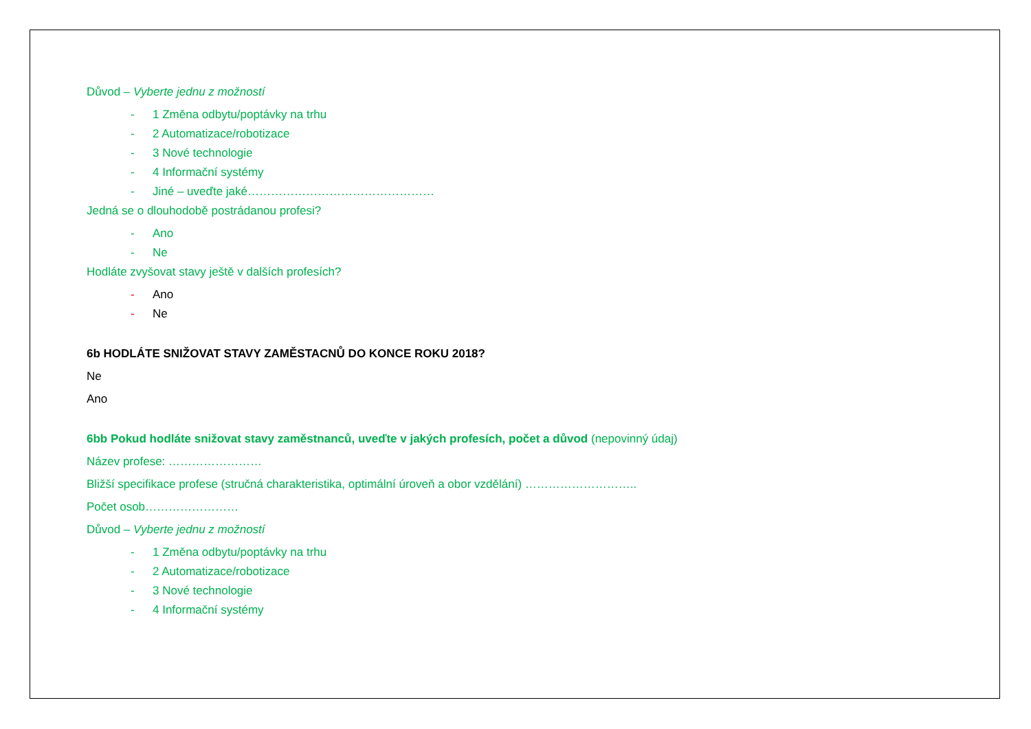Důvod – Vyberte jednu z možností
- 1 Změna odbytu/poptávky na trhu
- 2 Automatizace/robotizace
- 3 Nové technologie
- 4 Informační systémy
- Jiné – uveďte jaké…………………………………………
Jedná se o dlouhodobě postrádanou profesi?
- Ano
- Ne
Hodláte zvyšovat stavy ještě v dalších profesích?
- Ano
- Ne
6b HODLÁTE SNIŽOVAT STAVY ZAMĚSTACNŮ DO KONCE ROKU 2018?
Ne
Ano
6bb Pokud hodláte snižovat stavy zaměstnanců, uveďte v jakých profesích, počet a důvod (nepovinný údaj)
Název profese: ……………………
Bližší specifikace profese (stručná charakteristika, optimální úroveň a obor vzdělání) ………………………..
Počet osob……………………
Důvod – Vyberte jednu z možností
- 1 Změna odbytu/poptávky na trhu
- 2 Automatizace/robotizace
- 3 Nové technologie
- 4 Informační systémy